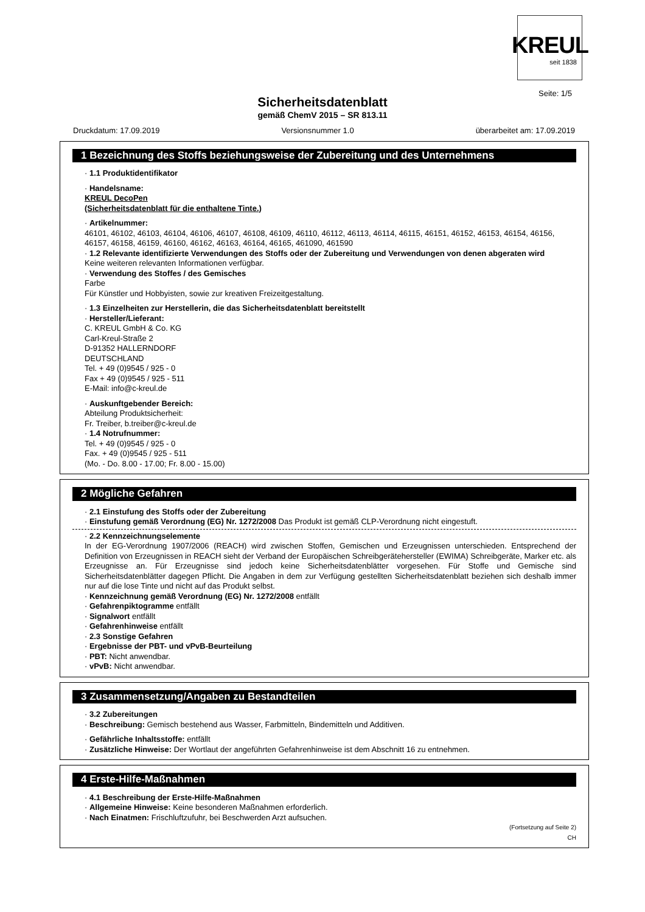KREUL
seit 1838
Seite: 1/5
Sicherheitsdatenblatt
gemäß ChemV 2015 – SR 813.11
Druckdatum: 17.09.2019 Versionsnummer 1.0 überarbeitet am: 17.09.2019
1 Bezeichnung des Stoffs beziehungsweise der Zubereitung und des Unternehmens
· 1.1 Produktidentifikator
· Handelsname:
KREUL DecoPen
(Sicherheitsdatenblatt für die enthaltene Tinte.)
· Artikelnummer:
46101, 46102, 46103, 46104, 46106, 46107, 46108, 46109, 46110, 46112, 46113, 46114, 46115, 46151, 46152, 46153, 46154, 46156, 46157, 46158, 46159, 46160, 46162, 46163, 46164, 46165, 461090, 461590
· 1.2 Relevante identifizierte Verwendungen des Stoffs oder der Zubereitung und Verwendungen von denen abgeraten wird
Keine weiteren relevanten Informationen verfügbar.
· Verwendung des Stoffes / des Gemisches
Farbe
Für Künstler und Hobbyisten, sowie zur kreativen Freizeitgestaltung.
· 1.3 Einzelheiten zur Herstellerin, die das Sicherheitsdatenblatt bereitstellt
· Hersteller/Lieferant:
C. KREUL GmbH & Co. KG
Carl-Kreul-Straße 2
D-91352 HALLERNDORF
DEUTSCHLAND
Tel. + 49 (0)9545 / 925 - 0
Fax + 49 (0)9545 / 925 - 511
E-Mail: info@c-kreul.de
· Auskunftgebender Bereich:
Abteilung Produktsicherheit:
Fr. Treiber, b.treiber@c-kreul.de
· 1.4 Notrufnummer:
Tel. + 49 (0)9545 / 925 - 0
Fax. + 49 (0)9545 / 925 - 511
(Mo. - Do. 8.00 - 17.00; Fr. 8.00 - 15.00)
2 Mögliche Gefahren
· 2.1 Einstufung des Stoffs oder der Zubereitung
· Einstufung gemäß Verordnung (EG) Nr. 1272/2008 Das Produkt ist gemäß CLP-Verordnung nicht eingestuft.
· 2.2 Kennzeichnungselemente
In der EG-Verordnung 1907/2006 (REACH) wird zwischen Stoffen, Gemischen und Erzeugnissen unterschieden. Entsprechend der Definition von Erzeugnissen in REACH sieht der Verband der Europäischen Schreibgerätehersteller (EWIMA) Schreibgeräte, Marker etc. als Erzeugnisse an. Für Erzeugnisse sind jedoch keine Sicherheitsdatenblätter vorgesehen. Für Stoffe und Gemische sind Sicherheitsdatenblätter dagegen Pflicht. Die Angaben in dem zur Verfügung gestellten Sicherheitsdatenblatt beziehen sich deshalb immer nur auf die lose Tinte und nicht auf das Produkt selbst.
· Kennzeichnung gemäß Verordnung (EG) Nr. 1272/2008 entfällt
· Gefahrenpiktogramme entfällt
· Signalwort entfällt
· Gefahrenhinweise entfällt
· 2.3 Sonstige Gefahren
· Ergebnisse der PBT- und vPvB-Beurteilung
· PBT: Nicht anwendbar.
· vPvB: Nicht anwendbar.
3 Zusammensetzung/Angaben zu Bestandteilen
· 3.2 Zubereitungen
· Beschreibung: Gemisch bestehend aus Wasser, Farbmitteln, Bindemitteln und Additiven.
· Gefährliche Inhaltsstoffe: entfällt
· Zusätzliche Hinweise: Der Wortlaut der angeführten Gefahrenhinweise ist dem Abschnitt 16 zu entnehmen.
4 Erste-Hilfe-Maßnahmen
· 4.1 Beschreibung der Erste-Hilfe-Maßnahmen
· Allgemeine Hinweise: Keine besonderen Maßnahmen erforderlich.
· Nach Einatmen: Frischluftzufuhr, bei Beschwerden Arzt aufsuchen.
(Fortsetzung auf Seite 2)
CH